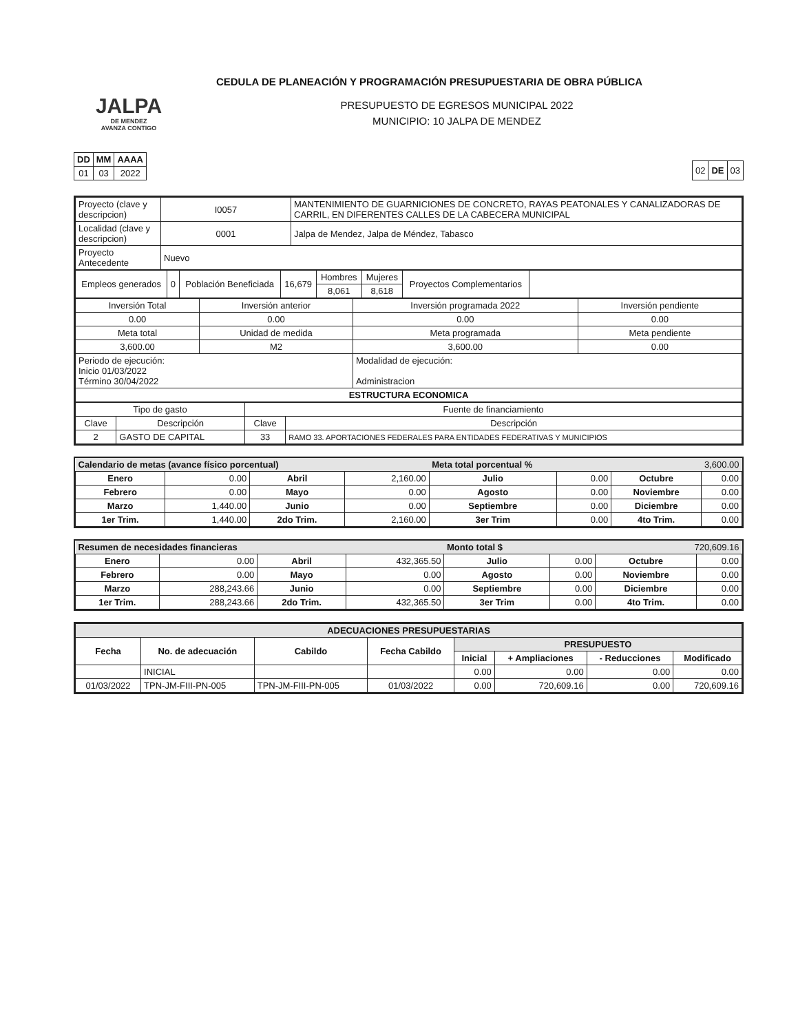CEDULA DE PLANEACIÓN Y PROGRAMACIÓN PRESUPUESTARIA DE OBRA PÚBLICA
JALPA
DE MENDEZ
AVANZA CONTIGO
PRESUPUESTO DE EGRESOS MUNICIPAL 2022
MUNICIPIO: 10 JALPA DE MENDEZ
| DD | MM | AAAA |
| --- | --- | --- |
| 01 | 03 | 2022 |
| 02 | DE | 03 |
| Proyecto (clave y descripcion) | I0057 | MANTENIMIENTO DE GUARNICIONES DE CONCRETO, RAYAS PEATONALES Y CANALIZADORAS DE CARRIL, EN DIFERENTES CALLES DE LA CABECERA MUNICIPAL |
| Localidad (clave y descripcion) | 0001 | Jalpa de Mendez, Jalpa de Méndez, Tabasco |
| Proyecto Antecedente | Nuevo | |
| Empleos generados | 0 | Población Beneficiada | 16,679 | Hombres | Mujeres | Proyectos Complementarios | |
| | | | | 8,061 | 8,618 | | |
| Inversión Total | Inversión anterior | Inversión programada 2022 | Inversión pendiente |
| 0.00 | 0.00 | 0.00 | 0.00 |
| Meta total | Unidad de medida | Meta programada | Meta pendiente |
| 3,600.00 | M2 | 3,600.00 | 0.00 |
| Periodo de ejecución: Inicio 01/03/2022 Término 30/04/2022 | | Modalidad de ejecución: Administracion | |
| ESTRUCTURA ECONOMICA | | | |
| Tipo de gasto | | Fuente de financiamiento | |
| Clave | Descripción | Clave | Descripción |
| 2 | GASTO DE CAPITAL | 33 | RAMO 33. APORTACIONES FEDERALES PARA ENTIDADES FEDERATIVAS Y MUNICIPIOS |
| Calendario de metas (avance físico porcentual) | | | | Meta total porcentual % | | 3,600.00 | |
| Enero | 0.00 | Abril | 2,160.00 | Julio | 0.00 | Octubre | 0.00 |
| Febrero | 0.00 | Mayo | 0.00 | Agosto | 0.00 | Noviembre | 0.00 |
| Marzo | 1,440.00 | Junio | 0.00 | Septiembre | 0.00 | Diciembre | 0.00 |
| 1er Trim. | 1,440.00 | 2do Trim. | 2,160.00 | 3er Trim | 0.00 | 4to Trim. | 0.00 |
| Resumen de necesidades financieras | | | | Monto total $ | | 720,609.16 | |
| Enero | 0.00 | Abril | 432,365.50 | Julio | 0.00 | Octubre | 0.00 |
| Febrero | 0.00 | Mayo | 0.00 | Agosto | 0.00 | Noviembre | 0.00 |
| Marzo | 288,243.66 | Junio | 0.00 | Septiembre | 0.00 | Diciembre | 0.00 |
| 1er Trim. | 288,243.66 | 2do Trim. | 432,365.50 | 3er Trim | 0.00 | 4to Trim. | 0.00 |
| ADECUACIONES PRESUPUESTARIAS | | | | | | | |
| Fecha | No. de adecuación | Cabildo | Fecha Cabildo | PRESUPUESTO | | | |
| | | | | Inicial | + Ampliaciones | - Reducciones | Modificado |
| | INICIAL | | | 0.00 | 0.00 | 0.00 | 0.00 |
| 01/03/2022 | TPN-JM-FIII-PN-005 | TPN-JM-FIII-PN-005 | 01/03/2022 | 0.00 | 720,609.16 | 0.00 | 720,609.16 |